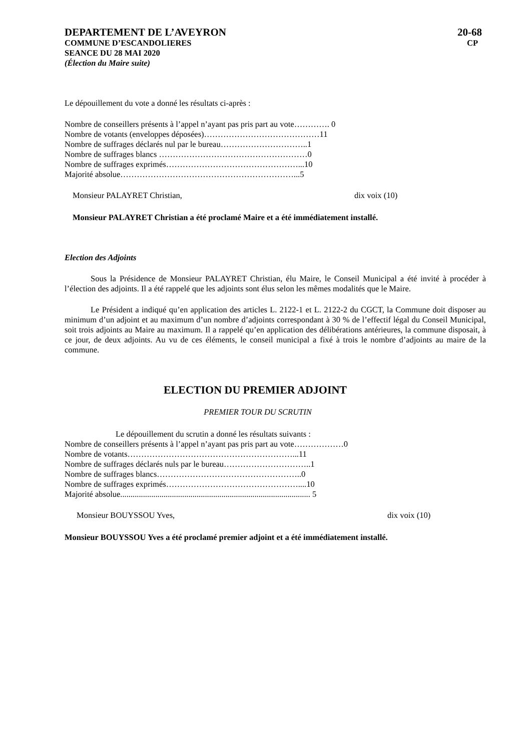DEPARTEMENT DE L’AVEYRON 20-68
COMMUNE D’ESCANDOLIERES CP
SEANCE DU 28 MAI 2020
(Élection du Maire suite)
Le dépouillement du vote a donné les résultats ci-après :
Nombre de conseillers présents à l’appel n’ayant pas pris part au vote…………. 0
Nombre de votants (enveloppes déposées)……………………………………11
Nombre de suffrages déclarés nul par le bureau…………………………..1
Nombre de suffrages blancs ………………………………………………0
Nombre de suffrages exprimés…………………………………………...10
Majorité absolue………………………………………………………...5
Monsieur PALAYRET Christian, dix voix (10)
Monsieur PALAYRET Christian a été proclamé Maire et a été immédiatement installé.
Election des Adjoints
Sous la Présidence de Monsieur PALAYRET Christian, élu Maire, le Conseil Municipal a été invité à procéder à l’élection des adjoints. Il a été rappelé que les adjoints sont élus selon les mêmes modalités que le Maire.
Le Président a indiqué qu’en application des articles L. 2122-1 et L. 2122-2 du CGCT, la Commune doit disposer au minimum d’un adjoint et au maximum d’un nombre d’adjoints correspondant à 30 % de l’effectif légal du Conseil Municipal, soit trois adjoints au Maire au maximum. Il a rappelé qu’en application des délibérations antérieures, la commune disposait, à ce jour, de deux adjoints. Au vu de ces éléments, le conseil municipal a fixé à trois le nombre d’adjoints au maire de la commune.
ELECTION DU PREMIER ADJOINT
PREMIER TOUR DU SCRUTIN
Le dépouillement du scrutin a donné les résultats suivants :
Nombre de conseillers présents à l’appel n’ayant pas pris part au vote………………0
Nombre de votants……………………………………………………...11
Nombre de suffrages déclarés nuls par le bureau…………………………..1
Nombre de suffrages blancs……………………………………………..0
Nombre de suffrages exprimés…………………………………………....10
Majorité absolue............................................................................................ 5
Monsieur BOUYSSOU Yves, dix voix (10)
Monsieur BOUYSSOU Yves a été proclamé premier adjoint et a été immédiatement installé.